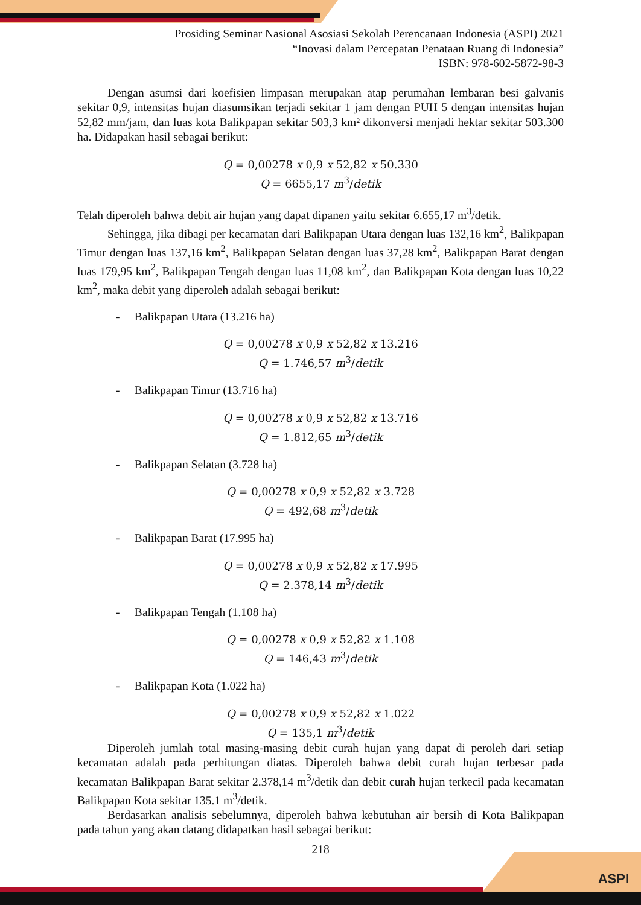Prosiding Seminar Nasional Asosiasi Sekolah Perencanaan Indonesia (ASPI) 2021
“Inovasi dalam Percepatan Penataan Ruang di Indonesia”
ISBN: 978-602-5872-98-3
Dengan asumsi dari koefisien limpasan merupakan atap perumahan lembaran besi galvanis sekitar 0,9, intensitas hujan diasumsikan terjadi sekitar 1 jam dengan PUH 5 dengan intensitas hujan 52,82 mm/jam, dan luas kota Balikpapan sekitar 503,3 km² dikonversi menjadi hektar sekitar 503.300 ha. Didapakan hasil sebagai berikut:
Q = 0,00278 x 0,9 x 52,82 x 50.330
Q = 6655,17 m<sup>3</sup>/detik
Telah diperoleh bahwa debit air hujan yang dapat dipanen yaitu sekitar 6.655,17 m<sup>3</sup>/detik.
Sehingga, jika dibagi per kecamatan dari Balikpapan Utara dengan luas 132,16 km<sup>2</sup>, Balikpapan Timur dengan luas 137,16 km<sup>2</sup>, Balikpapan Selatan dengan luas 37,28 km<sup>2</sup>, Balikpapan Barat dengan luas 179,95 km<sup>2</sup>, Balikpapan Tengah dengan luas 11,08 km<sup>2</sup>, dan Balikpapan Kota dengan luas 10,22 km<sup>2</sup>, maka debit yang diperoleh adalah sebagai berikut:
- Balikpapan Utara (13.216 ha)
Q = 0,00278 x 0,9 x 52,82 x 13.216
Q = 1.746,57 m<sup>3</sup>/detik
- Balikpapan Timur (13.716 ha)
Q = 0,00278 x 0,9 x 52,82 x 13.716
Q = 1.812,65 m<sup>3</sup>/detik
- Balikpapan Selatan (3.728 ha)
Q = 0,00278 x 0,9 x 52,82 x 3.728
Q = 492,68 m<sup>3</sup>/detik
- Balikpapan Barat (17.995 ha)
Q = 0,00278 x 0,9 x 52,82 x 17.995
Q = 2.378,14 m<sup>3</sup>/detik
- Balikpapan Tengah (1.108 ha)
Q = 0,00278 x 0,9 x 52,82 x 1.108
Q = 146,43 m<sup>3</sup>/detik
- Balikpapan Kota (1.022 ha)
Q = 0,00278 x 0,9 x 52,82 x 1.022
Q = 135,1 m<sup>3</sup>/detik
Diperoleh jumlah total masing-masing debit curah hujan yang dapat di peroleh dari setiap kecamatan adalah pada perhitungan diatas. Diperoleh bahwa debit curah hujan terbesar pada kecamatan Balikpapan Barat sekitar 2.378,14 m<sup>3</sup>/detik dan debit curah hujan terkecil pada kecamatan Balikpapan Kota sekitar 135.1 m<sup>3</sup>/detik.
Berdasarkan analisis sebelumnya, diperoleh bahwa kebutuhan air bersih di Kota Balikpapan pada tahun yang akan datang didapatkan hasil sebagai berikut:
218
ASPI